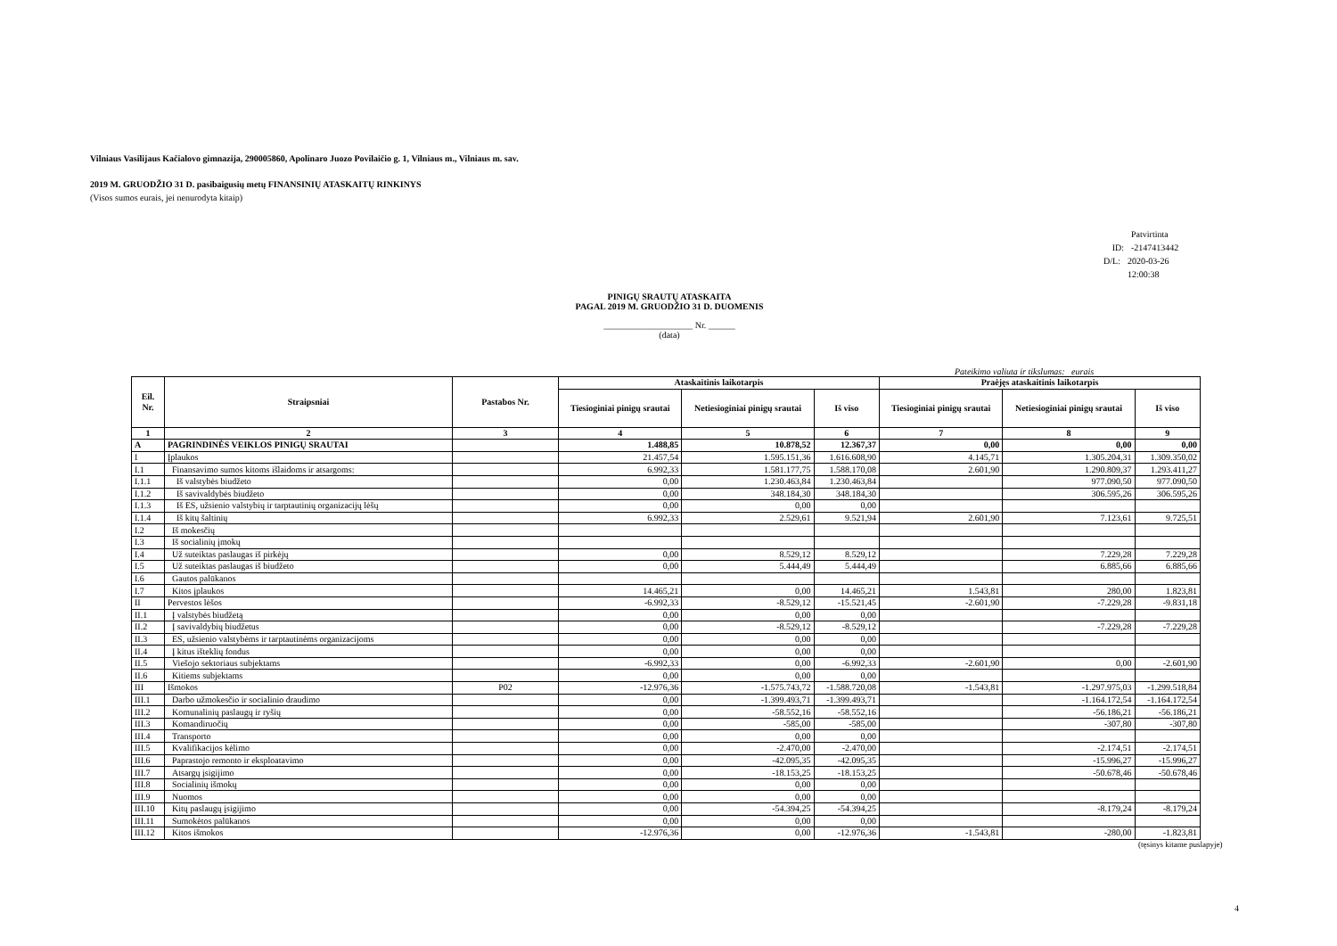Vilniaus Vasilijaus Kačialovo gimnazija, 290005860, Apolinaro Juozo Povilaičio g. 1, Vilniaus m., Vilniaus m. sav.
2019 M. GRUODŽIO 31 D. pasibaigusių metų FINANSINIŲ ATASKAITŲ RINKINYS
(Visos sumos eurais, jei nenurodyta kitaip)
Patvirtinta
ID: -2147413442
D/L: 2020-03-26 12:00:38
PINIGŲ SRAUTŲ ATASKAITA
PAGAL 2019 M. GRUODŽIO 31 D. DUOMENIS
____________________ Nr. ______
(data)
Pateikimo valiuta ir tikslumas: eurais
| Eil. Nr. | Straipsniai | Pastabos Nr. | Ataskaitinis laikotarpis | | | Praėjęs ataskaitinis laikotarpis | | |
| --- | --- | --- | --- | --- | --- | --- | --- | --- |
| | | | Tiesioginiai pinigų srautai | Netiesioginiai pinigų srautai | Iš viso | Tiesioginiai pinigų srautai | Netiesioginiai pinigų srautai | Iš viso |
| 1 | 2 | 3 | 4 | 5 | 6 | 7 | 8 | 9 |
| A | PAGRINDINĖS VEIKLOS PINIGŲ SRAUTAI | | 1.488,85 | 10.878,52 | 12.367,37 | 0,00 | 0,00 | 0,00 |
| I | Įplaukos | | 21.457,54 | 1.595.151,36 | 1.616.608,90 | 4.145,71 | 1.305.204,31 | 1.309.350,02 |
| I.1 | Finansavimo sumos kitoms išlaidoms ir atsargoms: | | 6.992,33 | 1.581.177,75 | 1.588.170,08 | 2.601,90 | 1.290.809,37 | 1.293.411,27 |
| I.1.1 | Iš valstybės biudžeto | | 0,00 | 1.230.463,84 | 1.230.463,84 | | 977.090,50 | 977.090,50 |
| I.1.2 | Iš savivaldybės biudžeto | | 0,00 | 348.184,30 | 348.184,30 | | 306.595,26 | 306.595,26 |
| I.1.3 | Iš ES, užsienio valstybių ir tarptautinių organizacijų lėšų | | 0,00 | 0,00 | 0,00 | | | |
| I.1.4 | Iš kitų šaltinių | | 6.992,33 | 2.529,61 | 9.521,94 | 2.601,90 | 7.123,61 | 9.725,51 |
| I.2 | Iš mokesčių | | | | | | | |
| I.3 | Iš socialinių įmokų | | | | | | | |
| I.4 | Už suteiktas paslaugas iš pirkėjų | | 0,00 | 8.529,12 | 8.529,12 | | 7.229,28 | 7.229,28 |
| I.5 | Už suteiktas paslaugas iš biudžeto | | 0,00 | 5.444,49 | 5.444,49 | | 6.885,66 | 6.885,66 |
| I.6 | Gautos palūkanos | | | | | | | |
| I.7 | Kitos įplaukos | | 14.465,21 | 0,00 | 14.465,21 | 1.543,81 | 280,00 | 1.823,81 |
| II | Pervestos lėšos | | -6.992,33 | -8.529,12 | -15.521,45 | -2.601,90 | -7.229,28 | -9.831,18 |
| II.1 | Į valstybės biudžetą | | 0,00 | 0,00 | 0,00 | | | |
| II.2 | Į savivaldybių biudžetus | | 0,00 | -8.529,12 | -8.529,12 | | -7.229,28 | -7.229,28 |
| II.3 | ES, užsienio valstybėms ir tarptautinėms organizacijoms | | 0,00 | 0,00 | 0,00 | | | |
| II.4 | Į kitus išteklių fondus | | 0,00 | 0,00 | 0,00 | | | |
| II.5 | Viešojo sektoriaus subjektams | | -6.992,33 | 0,00 | -6.992,33 | -2.601,90 | 0,00 | -2.601,90 |
| II.6 | Kitiems subjektams | | 0,00 | 0,00 | 0,00 | | | |
| III | Išmokos | P02 | -12.976,36 | -1.575.743,72 | -1.588.720,08 | -1.543,81 | -1.297.975,03 | -1.299.518,84 |
| III.1 | Darbo užmokesčio ir socialinio draudimo | | 0,00 | -1.399.493,71 | -1.399.493,71 | | -1.164.172,54 | -1.164.172,54 |
| III.2 | Komunalinių paslaugų ir ryšių | | 0,00 | -58.552,16 | -58.552,16 | | -56.186,21 | -56.186,21 |
| III.3 | Komandiruočių | | 0,00 | -585,00 | -585,00 | | -307,80 | -307,80 |
| III.4 | Transporto | | 0,00 | 0,00 | 0,00 | | | |
| III.5 | Kvalifikacijos kėlimo | | 0,00 | -2.470,00 | -2.470,00 | | -2.174,51 | -2.174,51 |
| III.6 | Paprastojo remonto ir eksploatavimo | | 0,00 | -42.095,35 | -42.095,35 | | -15.996,27 | -15.996,27 |
| III.7 | Atsargų įsigijimo | | 0,00 | -18.153,25 | -18.153,25 | | -50.678,46 | -50.678,46 |
| III.8 | Socialinių išmokų | | 0,00 | 0,00 | 0,00 | | | |
| III.9 | Nuomos | | 0,00 | 0,00 | 0,00 | | | |
| III.10 | Kitų paslaugų įsigijimo | | 0,00 | -54.394,25 | -54.394,25 | | -8.179,24 | -8.179,24 |
| III.11 | Sumokėtos palūkanos | | 0,00 | 0,00 | 0,00 | | | |
| III.12 | Kitos išmokos | | -12.976,36 | 0,00 | -12.976,36 | -1.543,81 | -280,00 | -1.823,81 |
(tęsinys kitame puslapyje)
4